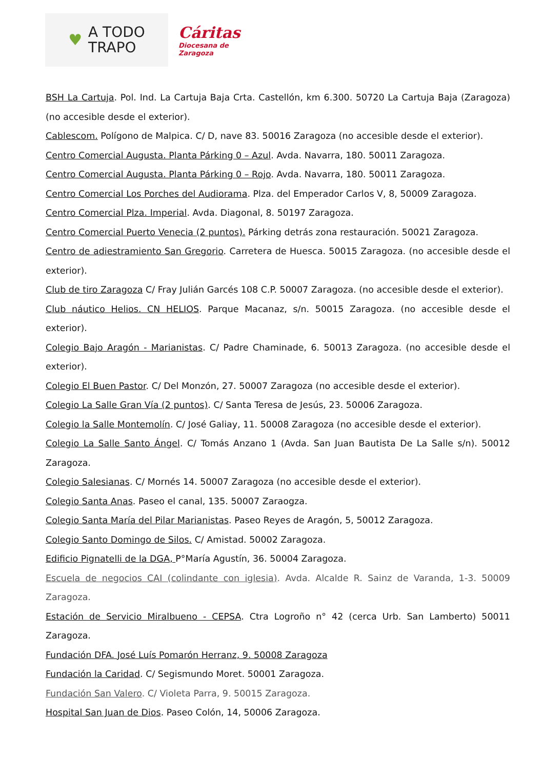♥ A TODO
TRAPO
Cáritas
Diocesana de
Zaragoza
BSH La Cartuja. Pol. Ind. La Cartuja Baja Crta. Castellón, km 6.300. 50720 La Cartuja Baja (Zaragoza) (no accesible desde el exterior).
Cablescom. Polígono de Malpica. C/ D, nave 83. 50016 Zaragoza (no accesible desde el exterior).
Centro Comercial Augusta. Planta Párking 0 – Azul. Avda. Navarra, 180. 50011 Zaragoza.
Centro Comercial Augusta. Planta Párking 0 – Rojo. Avda. Navarra, 180. 50011 Zaragoza.
Centro Comercial Los Porches del Audiorama. Plza. del Emperador Carlos V, 8, 50009 Zaragoza.
Centro Comercial Plza. Imperial. Avda. Diagonal, 8. 50197 Zaragoza.
Centro Comercial Puerto Venecia (2 puntos). Párking detrás zona restauración. 50021 Zaragoza.
Centro de adiestramiento San Gregorio. Carretera de Huesca. 50015 Zaragoza. (no accesible desde el exterior).
Club de tiro Zaragoza C/ Fray Julián Garcés 108 C.P. 50007 Zaragoza. (no accesible desde el exterior).
Club náutico Helios. CN HELIOS. Parque Macanaz, s/n. 50015 Zaragoza. (no accesible desde el exterior).
Colegio Bajo Aragón - Marianistas. C/ Padre Chaminade, 6. 50013 Zaragoza. (no accesible desde el exterior).
Colegio El Buen Pastor. C/ Del Monzón, 27. 50007 Zaragoza (no accesible desde el exterior).
Colegio La Salle Gran Vía (2 puntos). C/ Santa Teresa de Jesús, 23. 50006 Zaragoza.
Colegio la Salle Montemolín. C/ José Galiay, 11. 50008 Zaragoza (no accesible desde el exterior).
Colegio La Salle Santo Ángel. C/ Tomás Anzano 1 (Avda. San Juan Bautista De La Salle s/n). 50012 Zaragoza.
Colegio Salesianas. C/ Mornés 14. 50007 Zaragoza (no accesible desde el exterior).
Colegio Santa Anas. Paseo el canal, 135. 50007 Zaraogza.
Colegio Santa María del Pilar Marianistas. Paseo Reyes de Aragón, 5, 50012 Zaragoza.
Colegio Santo Domingo de Silos. C/ Amistad. 50002 Zaragoza.
Edificio Pignatelli de la DGA, P°María Agustín, 36. 50004 Zaragoza.
Escuela de negocios CAI (colindante con iglesia). Avda. Alcalde R. Sainz de Varanda, 1-3. 50009 Zaragoza.
Estación de Servicio Miralbueno - CEPSA. Ctra Logroño n° 42 (cerca Urb. San Lamberto) 50011 Zaragoza.
Fundación DFA. José Luís Pomarón Herranz, 9. 50008 Zaragoza
Fundación la Caridad. C/ Segismundo Moret. 50001 Zaragoza.
Fundación San Valero. C/ Violeta Parra, 9. 50015 Zaragoza.
Hospital San Juan de Dios. Paseo Colón, 14, 50006 Zaragoza.